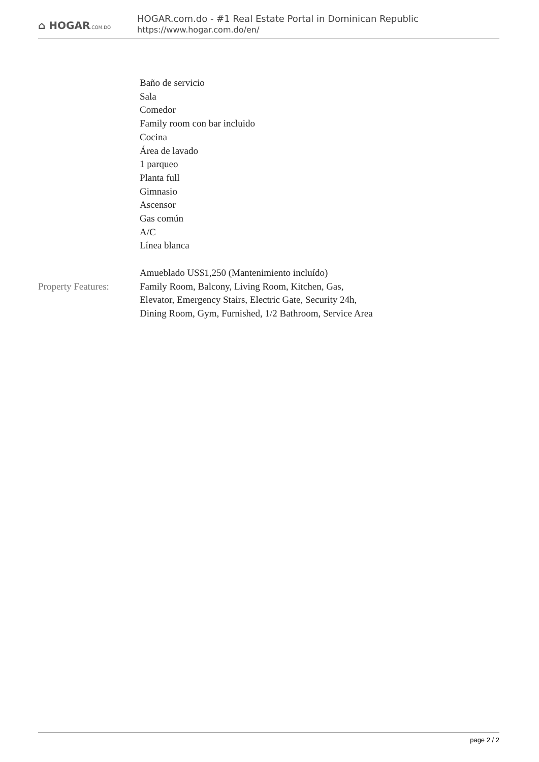⌂ HOGAR.COM.DO
HOGAR.com.do - #1 Real Estate Portal in Dominican Republic
https://www.hogar.com.do/en/
Baño de servicio
Sala
Comedor
Family room con bar incluido
Cocina
Área de lavado
1 parqueo
Planta full
Gimnasio
Ascensor
Gas común
A/C
Línea blanca
Amueblado US$1,250 (Mantenimiento incluído)
Property Features:
Family Room, Balcony, Living Room, Kitchen, Gas, Elevator, Emergency Stairs, Electric Gate, Security 24h, Dining Room, Gym, Furnished, 1/2 Bathroom, Service Area
page 2 / 2